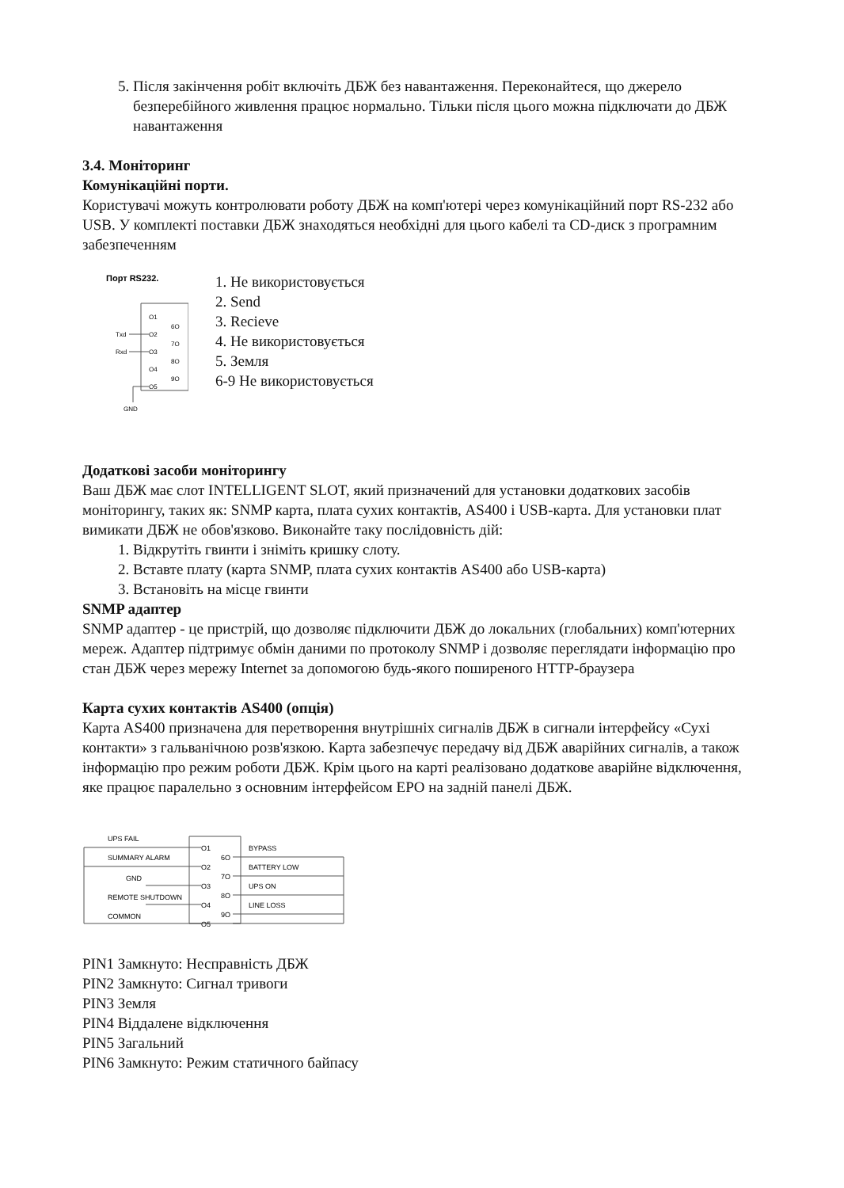5. Після закінчення робіт включіть ДБЖ без навантаження. Переконайтеся, що джерело безперебійного живлення працює нормально. Тільки після цього можна підключати до ДБЖ навантаження
3.4. Моніторинг
Комунікаційні порти.
Користувачі можуть контролювати роботу ДБЖ на комп'ютері через комунікаційний порт RS-232 або USB. У комплекті поставки ДБЖ знаходяться необхідні для цього кабелі та CD-диск з програмним забезпеченням
Порт RS232.
O1
O2
O3
O4
O5
6O
7O
8O
9O
Txd
Rxd
GND
1. Не використовується
2. Send
3. Recieve
4. Не використовується
5. Земля
6-9 Не використовується
Додаткові засоби моніторингу
Ваш ДБЖ має слот INTELLIGENT SLOT, який призначений для установки додаткових засобів моніторингу, таких як: SNMP карта, плата сухих контактів, AS400 і USB-карта. Для установки плат вимикати ДБЖ не обов'язково. Виконайте таку послідовність дій:
1. Відкрутіть гвинти і зніміть кришку слоту.
2. Вставте плату (карта SNMP, плата сухих контактів AS400 або USB-карта)
3. Встановіть на місце гвинти
SNMP адаптер
SNMP адаптер - це пристрій, що дозволяє підключити ДБЖ до локальних (глобальних) комп'ютерних мереж. Адаптер підтримує обмін даними по протоколу SNMP і дозволяє переглядати інформацію про стан ДБЖ через мережу Internet за допомогою будь-якого поширеного HTTP-браузера
Карта сухих контактів AS400 (опція)
Карта AS400 призначена для перетворення внутрішніх сигналів ДБЖ в сигнали інтерфейсу «Сухі контакти» з гальванічною розв'язкою. Карта забезпечує передачу від ДБЖ аварійних сигналів, а також інформацію про режим роботи ДБЖ. Крім цього на карті реалізовано додаткове аварійне відключення, яке працює паралельно з основним інтерфейсом EPO на задній панелі ДБЖ.
UPS FAIL
SUMMARY ALARM
GND
REMOTE SHUTDOWN
COMMON
O1
O2
O3
O4
O5
6O
7O
8O
9O
BYPASS
BATTERY LOW
UPS ON
LINE LOSS
PIN1 Замкнуто: Несправність ДБЖ
PIN2 Замкнуто: Сигнал тривоги
PIN3 Земля
PIN4 Віддалене відключення
PIN5 Загальний
PIN6 Замкнуто: Режим статичного байпасу